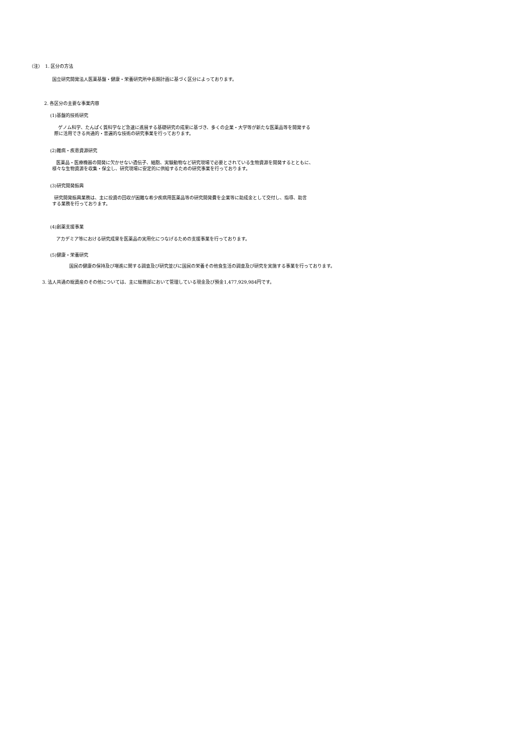（注）　1. 区分の方法
国立研究開発法人医薬基盤・健康・栄養研究所中長期計画に基づく区分によっております。
2. 各区分の主要な事業内容
(1)基盤的技術研究
ゲノム科学、たんぱく質科学など急速に進展する基礎研究の成果に基づき、多くの企業・大学等が新たな医薬品等を開発する
際に活用できる共通的・普遍的な技術の研究事業を行っております。
(2)難病・疾患資源研究
医薬品・医療機器の開発に欠かせない遺伝子、細胞、実験動物など研究現場で必要とされている生物資源を開発するとともに、
様々な生物資源を収集・保全し、研究現場に安定的に供給するための研究事業を行っております。
(3)研究開発振興
研究開発振興業務は、主に投資の回収が困難な希少疾病用医薬品等の研究開発費を企業等に助成金として交付し、指導、助言
する業務を行っております。
(4)創薬支援事業
アカデミア等における研究成果を医薬品の実用化につなげるための支援事業を行っております。
(5)健康・栄養研究
国民の健康の保持及び増進に関する調査及び研究並びに国民の栄養その他食生活の調査及び研究を実施する事業を行っております。
3. 法人共通の総資産のその他については、主に総務部において管理している現金及び預金1,477,929,984円です。